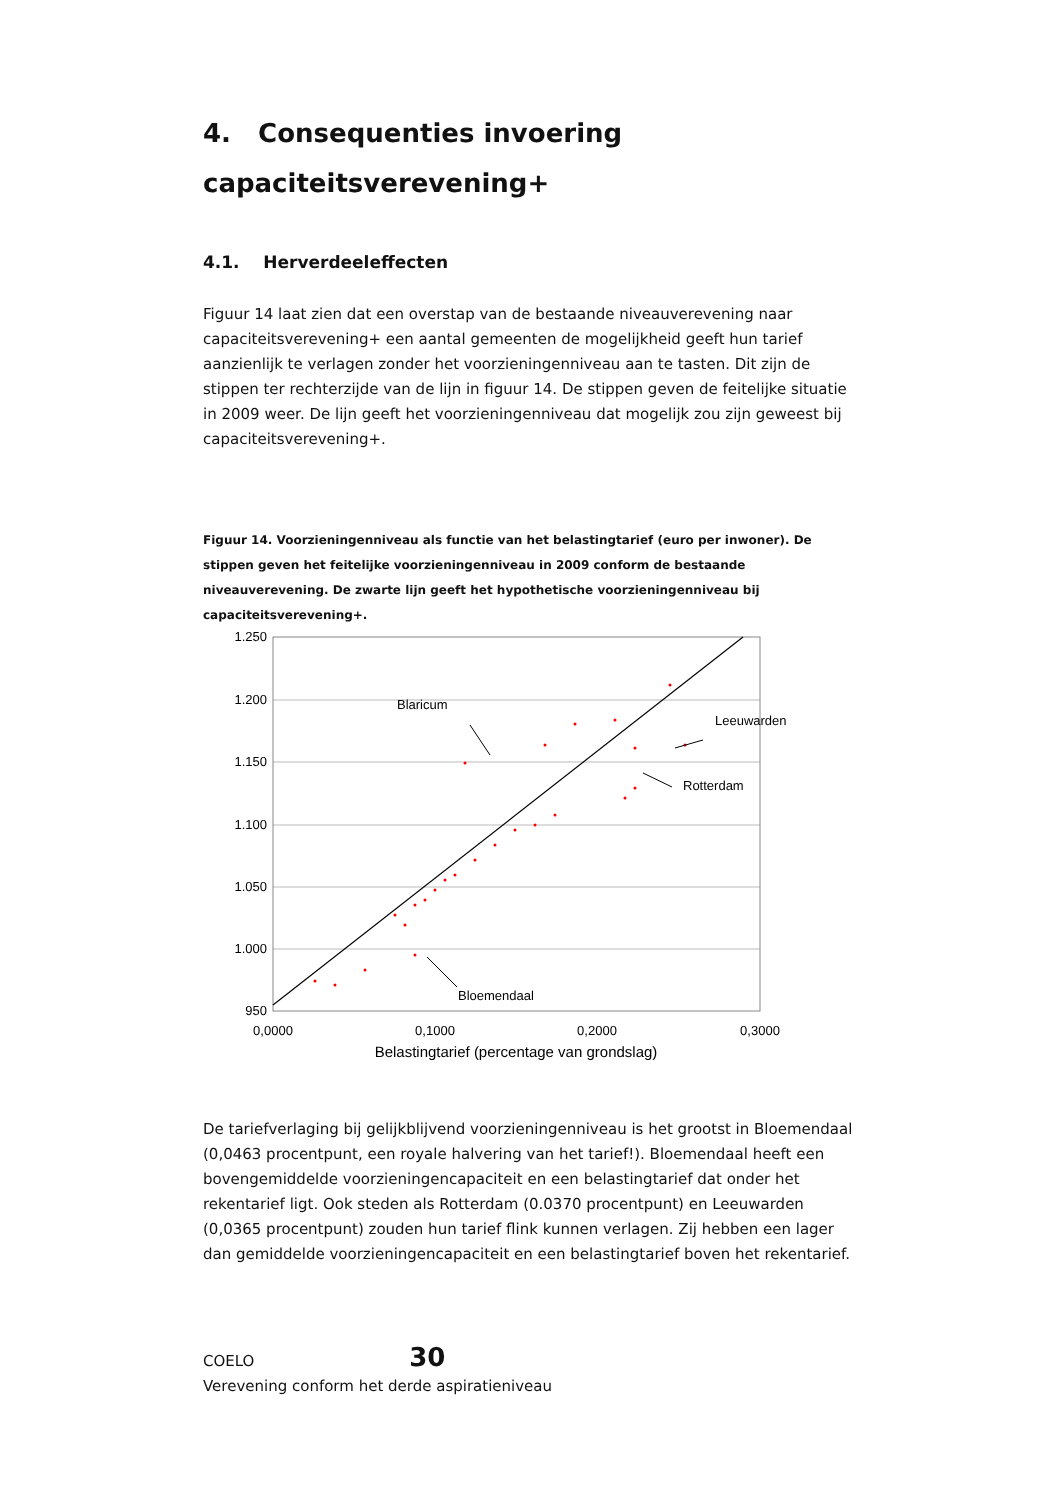4. Consequenties invoering
capaciteitsverevening+
4.1. Herverdeeleffecten
Figuur 14 laat zien dat een overstap van de bestaande niveauverevening naar capaciteitsverevening+ een aantal gemeenten de mogelijkheid geeft hun tarief aanzienlijk te verlagen zonder het voorzieningenniveau aan te tasten. Dit zijn de stippen ter rechterzijde van de lijn in figuur 14. De stippen geven de feitelijke situatie in 2009 weer. De lijn geeft het voorzieningenniveau dat mogelijk zou zijn geweest bij capaciteitsverevening+.
Figuur 14. Voorzieningenniveau als functie van het belastingtarief (euro per inwoner). De stippen geven het feitelijke voorzieningenniveau in 2009 conform de bestaande niveauverevening. De zwarte lijn geeft het hypothetische voorzieningenniveau bij capaciteitsverevening+.
1.250
1.200
1.150
1.100
1.050
1.000
950
0,0000
0,1000
0,2000
0,3000
Belastingtarief (percentage van grondslag)
Blaricum
Leeuwarden
Rotterdam
Bloemendaal
De tariefverlaging bij gelijkblijvend voorzieningenniveau is het grootst in Bloemendaal (0,0463 procentpunt, een royale halvering van het tarief!). Bloemendaal heeft een bovengemiddelde voorzieningencapaciteit en een belastingtarief dat onder het rekentarief ligt. Ook steden als Rotterdam (0.0370 procentpunt) en Leeuwarden (0,0365 procentpunt) zouden hun tarief flink kunnen verlagen. Zij hebben een lager dan gemiddelde voorzieningencapaciteit en een belastingtarief boven het rekentarief.
COELO 30
Verevening conform het derde aspiratieniveau